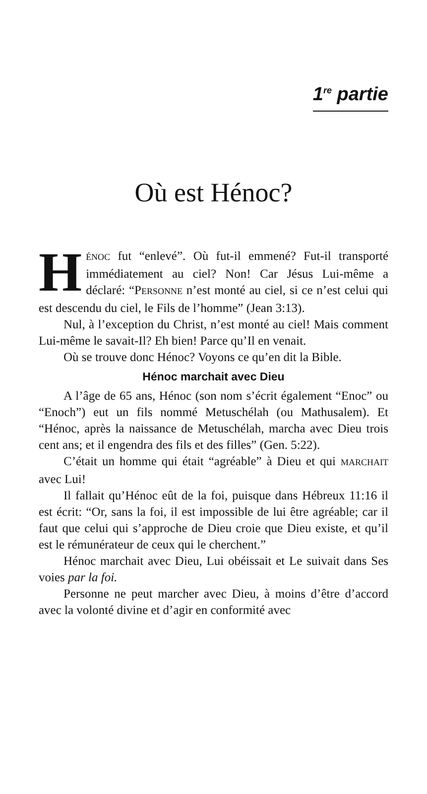1<sup>re</sup> partie
Où est Hénoc?
HÉNOC fut “enlevé”. Où fut-il emmené? Fut-il transporté immédiatement au ciel? Non! Car Jésus Lui-même a déclaré: “PERSONNE n’est monté au ciel, si ce n’est celui qui est descendu du ciel, le Fils de l’homme” (Jean 3:13).
Nul, à l’exception du Christ, n’est monté au ciel! Mais comment Lui-même le savait-Il? Eh bien! Parce qu’Il en venait.
Où se trouve donc Hénoc? Voyons ce qu’en dit la Bible.
Hénoc marchait avec Dieu
A l’âge de 65 ans, Hénoc (son nom s’écrit également “Enoc” ou “Enoch”) eut un fils nommé Metuschélah (ou Mathusalem). Et “Hénoc, après la naissance de Metuschélah, marcha avec Dieu trois cent ans; et il engendra des fils et des filles” (Gen. 5:22).
C’était un homme qui était “agréable” à Dieu et qui MARCHAIT avec Lui!
Il fallait qu’Hénoc eût de la foi, puisque dans Hébreux 11:16 il est écrit: “Or, sans la foi, il est impossible de lui être agréable; car il faut que celui qui s’approche de Dieu croie que Dieu existe, et qu’il est le rémunérateur de ceux qui le cherchent.”
Hénoc marchait avec Dieu, Lui obéissait et Le suivait dans Ses voies par la foi.
Personne ne peut marcher avec Dieu, à moins d’être d’accord avec la volonté divine et d’agir en conformité avec